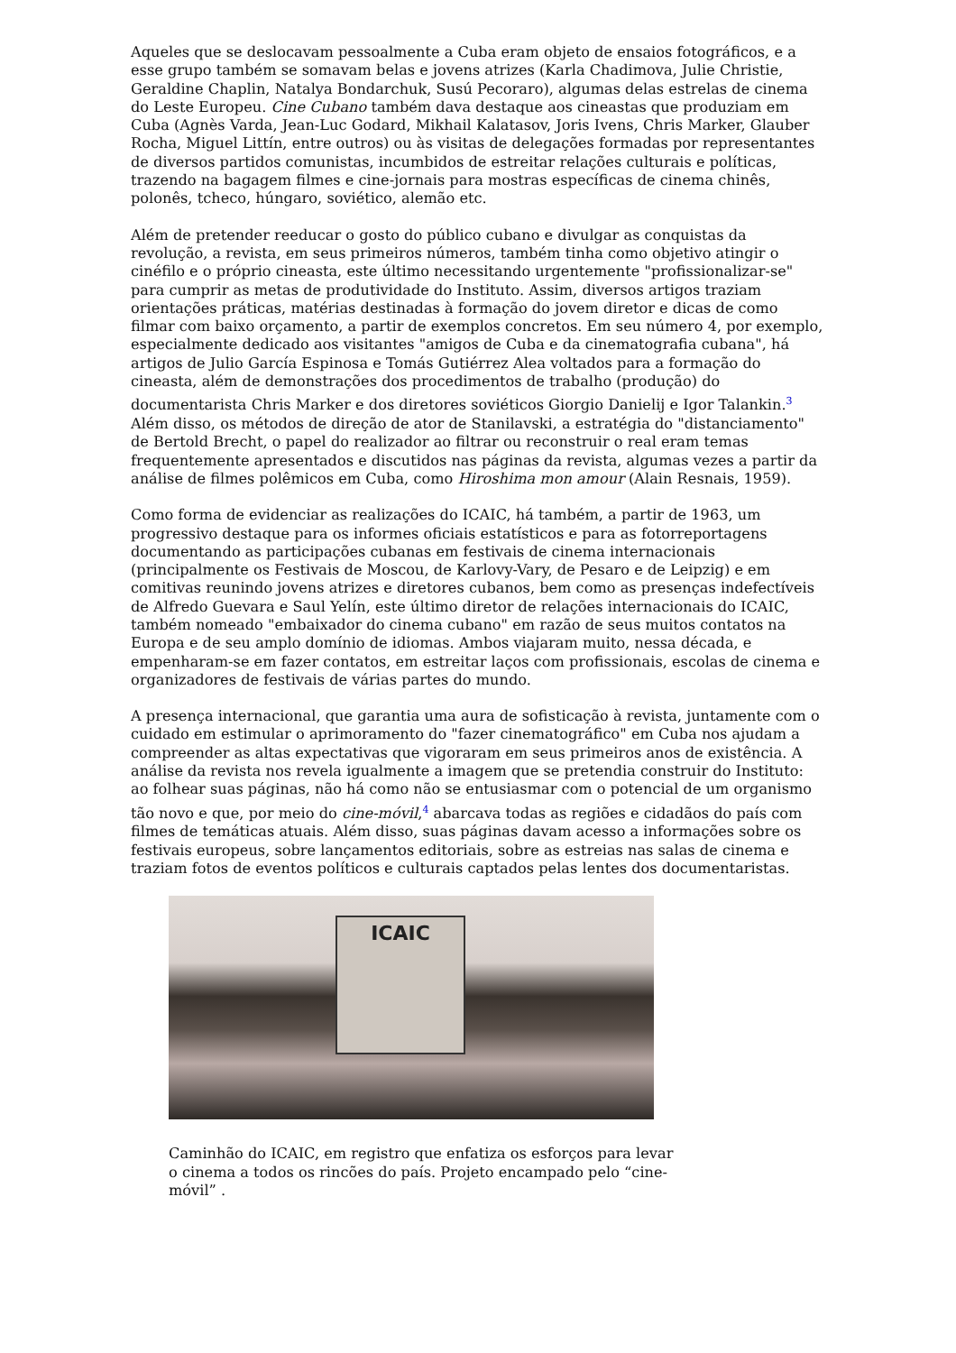Aqueles que se deslocavam pessoalmente a Cuba eram objeto de ensaios fotográficos, e a esse grupo também se somavam belas e jovens atrizes (Karla Chadimova, Julie Christie, Geraldine Chaplin, Natalya Bondarchuk, Susú Pecoraro), algumas delas estrelas de cinema do Leste Europeu. Cine Cubano também dava destaque aos cineastas que produziam em Cuba (Agnès Varda, Jean-Luc Godard, Mikhail Kalatasov, Joris Ivens, Chris Marker, Glauber Rocha, Miguel Littín, entre outros) ou às visitas de delegações formadas por representantes de diversos partidos comunistas, incumbidos de estreitar relações culturais e políticas, trazendo na bagagem filmes e cine-jornais para mostras específicas de cinema chinês, polonês, tcheco, húngaro, soviético, alemão etc.
Além de pretender reeducar o gosto do público cubano e divulgar as conquistas da revolução, a revista, em seus primeiros números, também tinha como objetivo atingir o cinéfilo e o próprio cineasta, este último necessitando urgentemente "profissionalizar-se" para cumprir as metas de produtividade do Instituto. Assim, diversos artigos traziam orientações práticas, matérias destinadas à formação do jovem diretor e dicas de como filmar com baixo orçamento, a partir de exemplos concretos. Em seu número 4, por exemplo, especialmente dedicado aos visitantes "amigos de Cuba e da cinematografia cubana", há artigos de Julio García Espinosa e Tomás Gutiérrez Alea voltados para a formação do cineasta, além de demonstrações dos procedimentos de trabalho (produção) do documentarista Chris Marker e dos diretores soviéticos Giorgio Danielij e Igor Talankin.<sup>3</sup> Além disso, os métodos de direção de ator de Stanilavski, a estratégia do "distanciamento" de Bertold Brecht, o papel do realizador ao filtrar ou reconstruir o real eram temas frequentemente apresentados e discutidos nas páginas da revista, algumas vezes a partir da análise de filmes polêmicos em Cuba, como Hiroshima mon amour (Alain Resnais, 1959).
Como forma de evidenciar as realizações do ICAIC, há também, a partir de 1963, um progressivo destaque para os informes oficiais estatísticos e para as fotorreportagens documentando as participações cubanas em festivais de cinema internacionais (principalmente os Festivais de Moscou, de Karlovy-Vary, de Pesaro e de Leipzig) e em comitivas reunindo jovens atrizes e diretores cubanos, bem como as presenças indefectíveis de Alfredo Guevara e Saul Yelín, este último diretor de relações internacionais do ICAIC, também nomeado "embaixador do cinema cubano" em razão de seus muitos contatos na Europa e de seu amplo domínio de idiomas. Ambos viajaram muito, nessa década, e empenharam-se em fazer contatos, em estreitar laços com profissionais, escolas de cinema e organizadores de festivais de várias partes do mundo.
A presença internacional, que garantia uma aura de sofisticação à revista, juntamente com o cuidado em estimular o aprimoramento do "fazer cinematográfico" em Cuba nos ajudam a compreender as altas expectativas que vigoraram em seus primeiros anos de existência. A análise da revista nos revela igualmente a imagem que se pretendia construir do Instituto: ao folhear suas páginas, não há como não se entusiasmar com o potencial de um organismo tão novo e que, por meio do cine-móvil,<sup>4</sup> abarcava todas as regiões e cidadãos do país com filmes de temáticas atuais. Além disso, suas páginas davam acesso a informações sobre os festivais europeus, sobre lançamentos editoriais, sobre as estreias nas salas de cinema e traziam fotos de eventos políticos e culturais captados pelas lentes dos documentaristas.
ICAIC
Caminhão do ICAIC, em registro que enfatiza os esforços para levar o cinema a todos os rincões do país. Projeto encampado pelo “cine-móvil” .